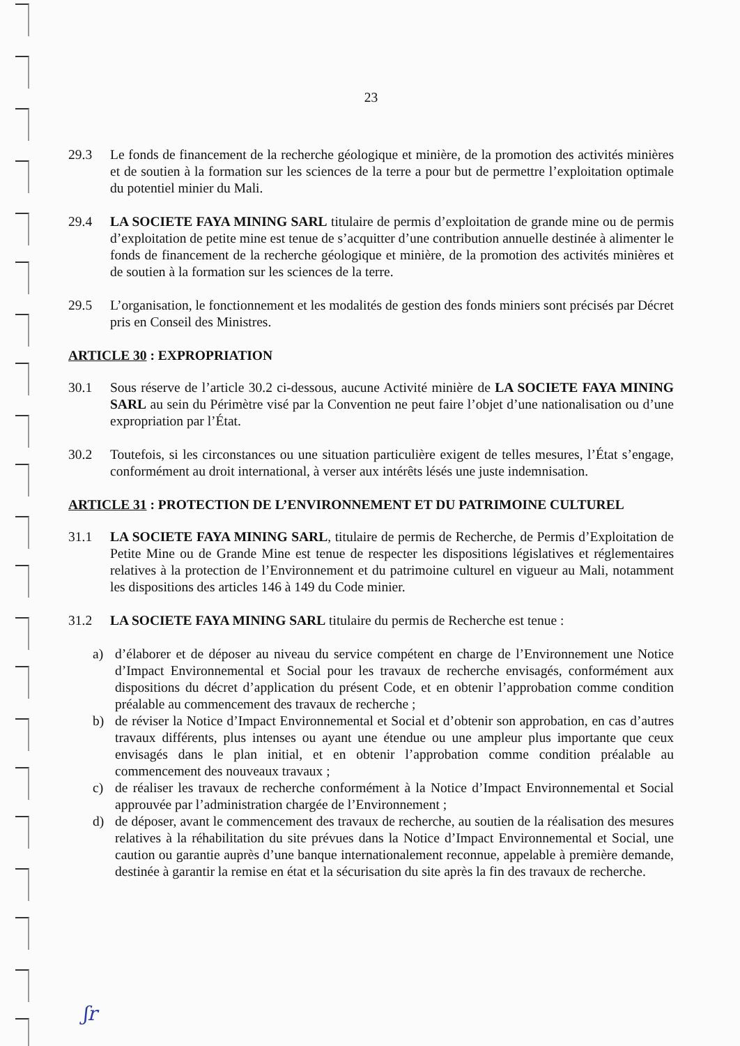23
29.3 Le fonds de financement de la recherche géologique et minière, de la promotion des activités minières et de soutien à la formation sur les sciences de la terre a pour but de permettre l’exploitation optimale du potentiel minier du Mali.
29.4 LA SOCIETE FAYA MINING SARL titulaire de permis d’exploitation de grande mine ou de permis d’exploitation de petite mine est tenue de s’acquitter d’une contribution annuelle destinée à alimenter le fonds de financement de la recherche géologique et minière, de la promotion des activités minières et de soutien à la formation sur les sciences de la terre.
29.5 L’organisation, le fonctionnement et les modalités de gestion des fonds miniers sont précisés par Décret pris en Conseil des Ministres.
ARTICLE 30 : EXPROPRIATION
30.1 Sous réserve de l’article 30.2 ci-dessous, aucune Activité minière de LA SOCIETE FAYA MINING SARL au sein du Périmètre visé par la Convention ne peut faire l’objet d’une nationalisation ou d’une expropriation par l’État.
30.2 Toutefois, si les circonstances ou une situation particulière exigent de telles mesures, l’État s’engage, conformément au droit international, à verser aux intérêts lésés une juste indemnisation.
ARTICLE 31 : PROTECTION DE L’ENVIRONNEMENT ET DU PATRIMOINE CULTUREL
31.1 LA SOCIETE FAYA MINING SARL, titulaire de permis de Recherche, de Permis d’Exploitation de Petite Mine ou de Grande Mine est tenue de respecter les dispositions législatives et réglementaires relatives à la protection de l’Environnement et du patrimoine culturel en vigueur au Mali, notamment les dispositions des articles 146 à 149 du Code minier.
31.2 LA SOCIETE FAYA MINING SARL titulaire du permis de Recherche est tenue :
a) d’élaborer et de déposer au niveau du service compétent en charge de l’Environnement une Notice d’Impact Environnemental et Social pour les travaux de recherche envisagés, conformément aux dispositions du décret d’application du présent Code, et en obtenir l’approbation comme condition préalable au commencement des travaux de recherche ;
b) de réviser la Notice d’Impact Environnemental et Social et d’obtenir son approbation, en cas d’autres travaux différents, plus intenses ou ayant une étendue ou une ampleur plus importante que ceux envisagés dans le plan initial, et en obtenir l’approbation comme condition préalable au commencement des nouveaux travaux ;
c) de réaliser les travaux de recherche conformément à la Notice d’Impact Environnemental et Social approuvée par l’administration chargée de l’Environnement ;
d) de déposer, avant le commencement des travaux de recherche, au soutien de la réalisation des mesures relatives à la réhabilitation du site prévues dans la Notice d’Impact Environnemental et Social, une caution ou garantie auprès d’une banque internationalement reconnue, appelable à première demande, destinée à garantir la remise en état et la sécurisation du site après la fin des travaux de recherche.
ʃr